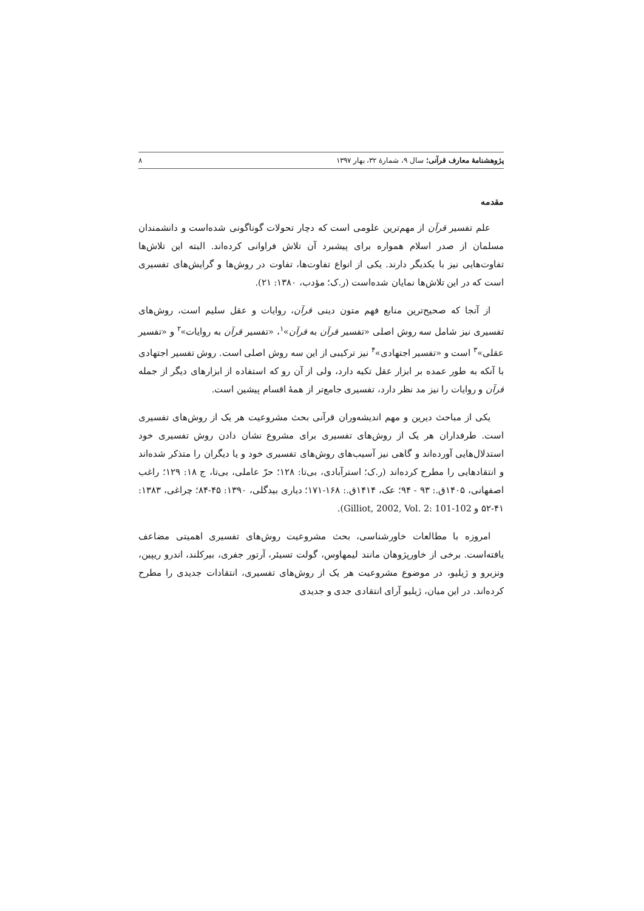پژوهشنامهٔ معارف قرآنی؛ سال ۹، شمارهٔ ۳۲، بهار ۱۳۹۷ ۸
مقدمه
علم تفسیر قرآن از مهم‌ترین علومی است که دچار تحولات گوناگونی شده‌است و دانشمندان مسلمان از صدر اسلام همواره برای پیشبرد آن تلاش فراوانی کرده‌اند. البته این تلاش‌ها تفاوت‌هایی نیز با یکدیگر دارند. یکی از انواع تفاوت‌ها، تفاوت در روش‌ها و گرایش‌های تفسیری است که در این تلاش‌ها نمایان شده‌است (ر.ک؛ مؤدب، ۱۳۸۰: ۲۱).
از آنجا که صحیح‌ترین منابع فهم متون دینی قرآن، روایات و عقل سلیم است، روش‌های تفسیری نیز شامل سه روش اصلی «تفسیر قرآن به قرآن»<sup>۱</sup>، «تفسیر قرآن به روایات»<sup>۲</sup> و «تفسیر عقلی»<sup>۳</sup> است و «تفسیر اجتهادی»<sup>۴</sup> نیز ترکیبی از این سه روش اصلی است. روش تفسیر اجتهادی با آنکه به طور عمده بر ابزار عقل تکیه دارد، ولی از آن رو که استفاده از ابزارهای دیگر از جمله قرآن و روایات را نیز مد نظر دارد، تفسیری جامع‌تر از همهٔ اقسام پیشین است.
یکی از مباحث دیرین و مهم اندیشه‌وران قرآنی بحث مشروعیت هر یک از روش‌های تفسیری است. طرفداران هر یک از روش‌های تفسیری برای مشروع نشان دادن روش تفسیری خود استدلال‌هایی آورده‌اند و گاهی نیز آسیب‌های روش‌های تفسیری خود و یا دیگران را متذکر شده‌اند و انتقادهایی را مطرح کرده‌اند (ر.ک؛ استرآبادی، بی‌تا: ۱۲۸؛ حرّ عاملی، بی‌تا، ج ۱۸: ۱۲۹؛ راغب اصفهانی، ۱۴۰۵ق.: ۹۳ - ۹۴؛ عک، ۱۴۱۴ق.: ۱۶۸-۱۷۱؛ دیاری بیدگلی، ۱۳۹۰: ۴۵-۸۴؛ چراغی، ۱۳۸۳: ۴۱-۵۲ و Gilliot, 2002, Vol. 2: 101-102).
امروزه با مطالعات خاورشناسی، بحث مشروعیت روش‌های تفسیری اهمیتی مضاعف یافته‌است. برخی از خاورپژوهان مانند لیمهاوس، گولت تسیئر، آرتور جفری، بیرکلند، اندرو ریپین، ونزبرو و ژیلیو، در موضوع مشروعیت هر یک از روش‌های تفسیری، انتقادات جدیدی را مطرح کرده‌اند. در این میان، ژیلیو آرای انتقادی جدی و جدیدی